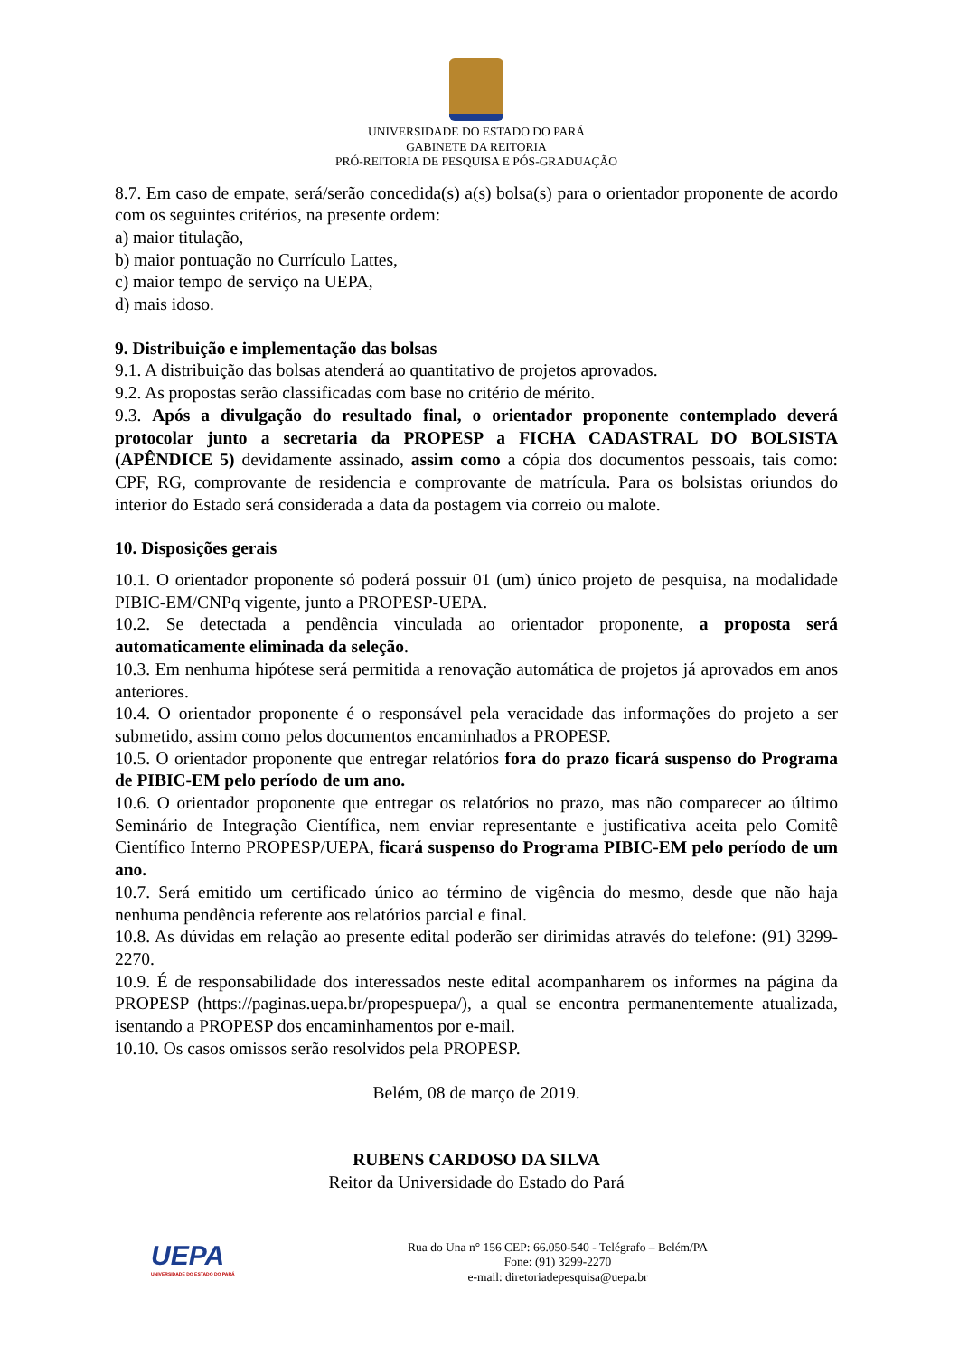UNIVERSIDADE DO ESTADO DO PARÁ
GABINETE DA REITORIA
PRÓ-REITORIA DE PESQUISA E PÓS-GRADUAÇÃO
8.7. Em caso de empate, será/serão concedida(s) a(s) bolsa(s) para o orientador proponente de acordo com os seguintes critérios, na presente ordem:
a) maior titulação,
b) maior pontuação no Currículo Lattes,
c) maior tempo de serviço na UEPA,
d) mais idoso.
9. Distribuição e implementação das bolsas
9.1. A distribuição das bolsas atenderá ao quantitativo de projetos aprovados.
9.2. As propostas serão classificadas com base no critério de mérito.
9.3. Após a divulgação do resultado final, o orientador proponente contemplado deverá protocolar junto a secretaria da PROPESP a FICHA CADASTRAL DO BOLSISTA (APÊNDICE 5) devidamente assinado, assim como a cópia dos documentos pessoais, tais como: CPF, RG, comprovante de residencia e comprovante de matrícula. Para os bolsistas oriundos do interior do Estado será considerada a data da postagem via correio ou malote.
10. Disposições gerais
10.1. O orientador proponente só poderá possuir 01 (um) único projeto de pesquisa, na modalidade PIBIC-EM/CNPq vigente, junto a PROPESP-UEPA.
10.2. Se detectada a pendência vinculada ao orientador proponente, a proposta será automaticamente eliminada da seleção.
10.3. Em nenhuma hipótese será permitida a renovação automática de projetos já aprovados em anos anteriores.
10.4. O orientador proponente é o responsável pela veracidade das informações do projeto a ser submetido, assim como pelos documentos encaminhados a PROPESP.
10.5. O orientador proponente que entregar relatórios fora do prazo ficará suspenso do Programa de PIBIC-EM pelo período de um ano.
10.6. O orientador proponente que entregar os relatórios no prazo, mas não comparecer ao último Seminário de Integração Científica, nem enviar representante e justificativa aceita pelo Comitê Científico Interno PROPESP/UEPA, ficará suspenso do Programa PIBIC-EM pelo período de um ano.
10.7. Será emitido um certificado único ao término de vigência do mesmo, desde que não haja nenhuma pendência referente aos relatórios parcial e final.
10.8. As dúvidas em relação ao presente edital poderão ser dirimidas através do telefone: (91) 3299-2270.
10.9. É de responsabilidade dos interessados neste edital acompanharem os informes na página da PROPESP (https://paginas.uepa.br/propespuepa/), a qual se encontra permanentemente atualizada, isentando a PROPESP dos encaminhamentos por e-mail.
10.10. Os casos omissos serão resolvidos pela PROPESP.
Belém, 08 de março de 2019.
RUBENS CARDOSO DA SILVA
Reitor da Universidade do Estado do Pará
UEPA
UNIVERSIDADE DO ESTADO DO PARÁ
Rua do Una n° 156 CEP: 66.050-540 - Telégrafo – Belém/PA
Fone: (91) 3299-2270
e-mail: diretoriadepesquisa@uepa.br